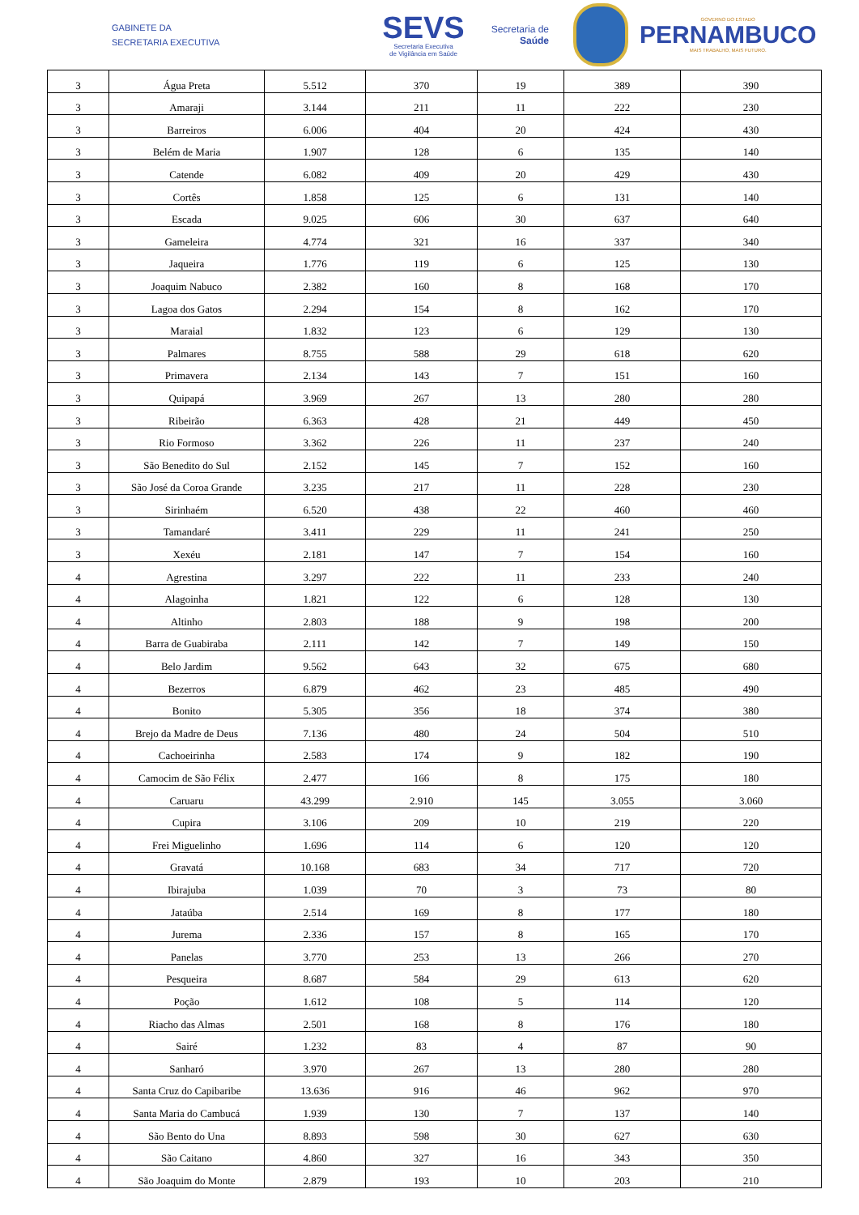GABINETE DA
SECRETARIA EXECUTIVA
SEVS
Secretaria Executiva
de Vigilância em Saúde
Secretaria de
Saúde
GOVERNO DO ESTADO
PERNAMBUCO
MAIS TRABALHO, MAIS FUTURO.
| 3 | Água Preta | 5.512 | 370 | 19 | 389 | 390 |
| 3 | Amaraji | 3.144 | 211 | 11 | 222 | 230 |
| 3 | Barreiros | 6.006 | 404 | 20 | 424 | 430 |
| 3 | Belém de Maria | 1.907 | 128 | 6 | 135 | 140 |
| 3 | Catende | 6.082 | 409 | 20 | 429 | 430 |
| 3 | Cortês | 1.858 | 125 | 6 | 131 | 140 |
| 3 | Escada | 9.025 | 606 | 30 | 637 | 640 |
| 3 | Gameleira | 4.774 | 321 | 16 | 337 | 340 |
| 3 | Jaqueira | 1.776 | 119 | 6 | 125 | 130 |
| 3 | Joaquim Nabuco | 2.382 | 160 | 8 | 168 | 170 |
| 3 | Lagoa dos Gatos | 2.294 | 154 | 8 | 162 | 170 |
| 3 | Maraial | 1.832 | 123 | 6 | 129 | 130 |
| 3 | Palmares | 8.755 | 588 | 29 | 618 | 620 |
| 3 | Primavera | 2.134 | 143 | 7 | 151 | 160 |
| 3 | Quipapá | 3.969 | 267 | 13 | 280 | 280 |
| 3 | Ribeirão | 6.363 | 428 | 21 | 449 | 450 |
| 3 | Rio Formoso | 3.362 | 226 | 11 | 237 | 240 |
| 3 | São Benedito do Sul | 2.152 | 145 | 7 | 152 | 160 |
| 3 | São José da Coroa Grande | 3.235 | 217 | 11 | 228 | 230 |
| 3 | Sirinhaém | 6.520 | 438 | 22 | 460 | 460 |
| 3 | Tamandaré | 3.411 | 229 | 11 | 241 | 250 |
| 3 | Xexéu | 2.181 | 147 | 7 | 154 | 160 |
| 4 | Agrestina | 3.297 | 222 | 11 | 233 | 240 |
| 4 | Alagoinha | 1.821 | 122 | 6 | 128 | 130 |
| 4 | Altinho | 2.803 | 188 | 9 | 198 | 200 |
| 4 | Barra de Guabiraba | 2.111 | 142 | 7 | 149 | 150 |
| 4 | Belo Jardim | 9.562 | 643 | 32 | 675 | 680 |
| 4 | Bezerros | 6.879 | 462 | 23 | 485 | 490 |
| 4 | Bonito | 5.305 | 356 | 18 | 374 | 380 |
| 4 | Brejo da Madre de Deus | 7.136 | 480 | 24 | 504 | 510 |
| 4 | Cachoeirinha | 2.583 | 174 | 9 | 182 | 190 |
| 4 | Camocim de São Félix | 2.477 | 166 | 8 | 175 | 180 |
| 4 | Caruaru | 43.299 | 2.910 | 145 | 3.055 | 3.060 |
| 4 | Cupira | 3.106 | 209 | 10 | 219 | 220 |
| 4 | Frei Miguelinho | 1.696 | 114 | 6 | 120 | 120 |
| 4 | Gravatá | 10.168 | 683 | 34 | 717 | 720 |
| 4 | Ibirajuba | 1.039 | 70 | 3 | 73 | 80 |
| 4 | Jataúba | 2.514 | 169 | 8 | 177 | 180 |
| 4 | Jurema | 2.336 | 157 | 8 | 165 | 170 |
| 4 | Panelas | 3.770 | 253 | 13 | 266 | 270 |
| 4 | Pesqueira | 8.687 | 584 | 29 | 613 | 620 |
| 4 | Poção | 1.612 | 108 | 5 | 114 | 120 |
| 4 | Riacho das Almas | 2.501 | 168 | 8 | 176 | 180 |
| 4 | Sairé | 1.232 | 83 | 4 | 87 | 90 |
| 4 | Sanharó | 3.970 | 267 | 13 | 280 | 280 |
| 4 | Santa Cruz do Capibaribe | 13.636 | 916 | 46 | 962 | 970 |
| 4 | Santa Maria do Cambucá | 1.939 | 130 | 7 | 137 | 140 |
| 4 | São Bento do Una | 8.893 | 598 | 30 | 627 | 630 |
| 4 | São Caitano | 4.860 | 327 | 16 | 343 | 350 |
| 4 | São Joaquim do Monte | 2.879 | 193 | 10 | 203 | 210 |